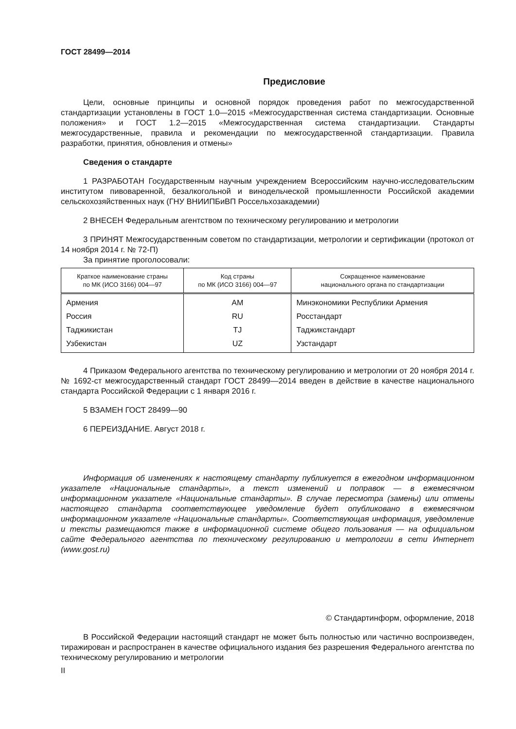ГОСТ 28499—2014
Предисловие
Цели, основные принципы и основной порядок проведения работ по межгосударственной стандартизации установлены в ГОСТ 1.0—2015 «Межгосударственная система стандартизации. Основные положения» и ГОСТ 1.2—2015 «Межгосударственная система стандартизации. Стандарты межгосударственные, правила и рекомендации по межгосударственной стандартизации. Правила разработки, принятия, обновления и отмены»
Сведения о стандарте
1 РАЗРАБОТАН Государственным научным учреждением Всероссийским научно-исследовательским институтом пивоваренной, безалкогольной и винодельческой промышленности Российской академии сельскохозяйственных наук (ГНУ ВНИИПБиВП Россельхозакадемии)
2 ВНЕСЕН Федеральным агентством по техническому регулированию и метрологии
3 ПРИНЯТ Межгосударственным советом по стандартизации, метрологии и сертификации (протокол от 14 ноября 2014 г. № 72-П)
За принятие проголосовали:
| Краткое наименование страны по МК (ИСО 3166) 004—97 | Код страны по МК (ИСО 3166) 004—97 | Сокращенное наименование национального органа по стандартизации |
| --- | --- | --- |
| Армения | AM | Минэкономики Республики Армения |
| Россия | RU | Росстандарт |
| Таджикистан | TJ | Таджикстандарт |
| Узбекистан | UZ | Узстандарт |
4 Приказом Федерального агентства по техническому регулированию и метрологии от 20 ноября 2014 г. № 1692-ст межгосударственный стандарт ГОСТ 28499—2014 введен в действие в качестве национального стандарта Российской Федерации с 1 января 2016 г.
5 ВЗАМЕН ГОСТ 28499—90
6 ПЕРЕИЗДАНИЕ. Август 2018 г.
Информация об изменениях к настоящему стандарту публикуется в ежегодном информационном указателе «Национальные стандарты», а текст изменений и поправок — в ежемесячном информационном указателе «Национальные стандарты». В случае пересмотра (замены) или отмены настоящего стандарта соответствующее уведомление будет опубликовано в ежемесячном информационном указателе «Национальные стандарты». Соответствующая информация, уведомление и тексты размещаются также в информационной системе общего пользования — на официальном сайте Федерального агентства по техническому регулированию и метрологии в сети Интернет (www.gost.ru)
© Стандартинформ, оформление, 2018
В Российской Федерации настоящий стандарт не может быть полностью или частично воспроизведен, тиражирован и распространен в качестве официального издания без разрешения Федерального агентства по техническому регулированию и метрологии
II